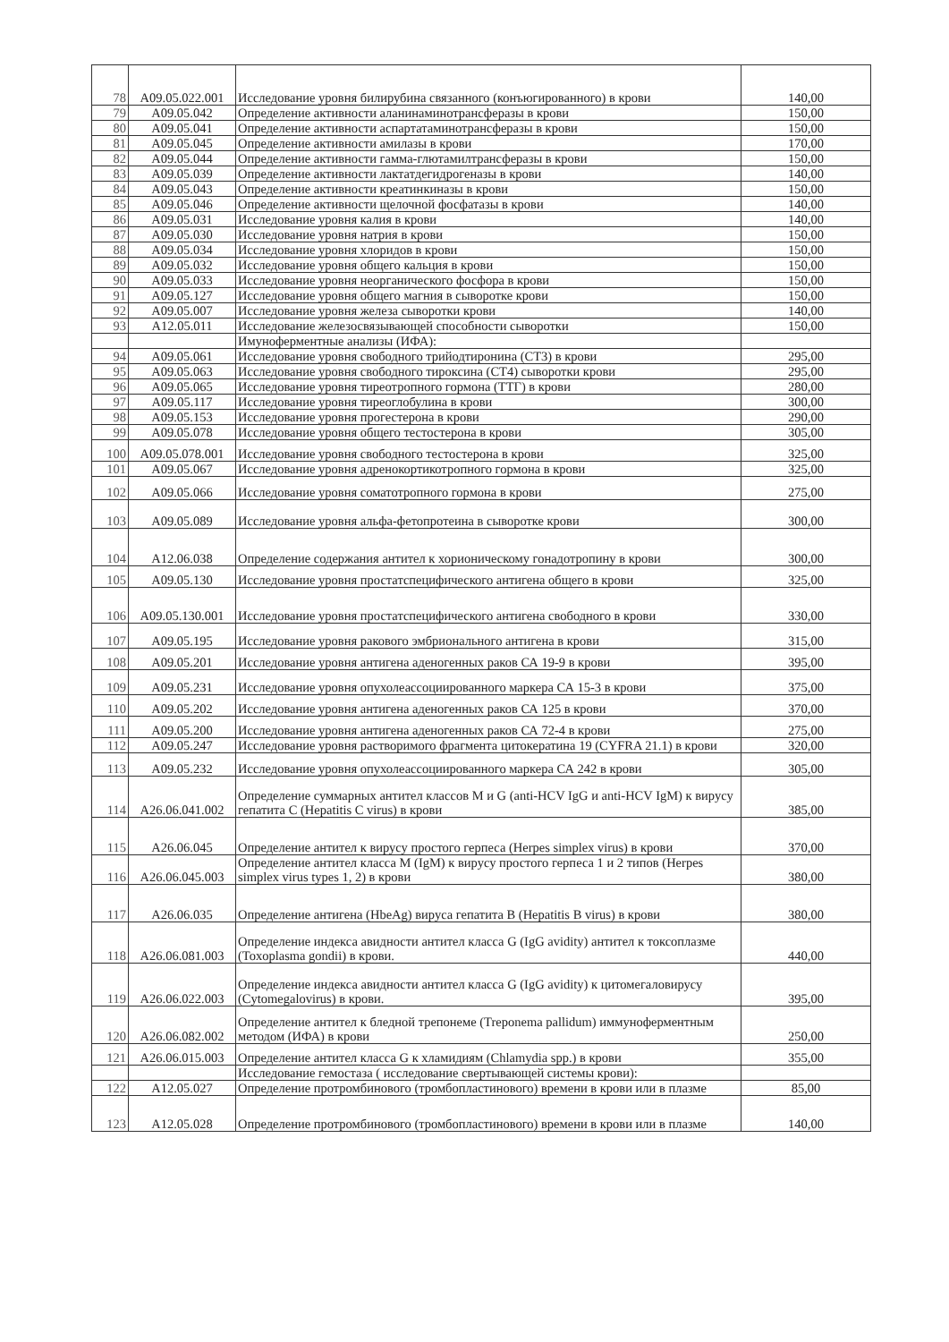| 78 | A09.05.022.001 | Исследование уровня билирубина связанного (конъюгированного) в крови | 140,00 |
| 79 | A09.05.042 | Определение активности аланинаминотрансферазы в крови | 150,00 |
| 80 | A09.05.041 | Определение активности аспартатаминотрансферазы в крови | 150,00 |
| 81 | A09.05.045 | Определение активности амилазы в крови | 170,00 |
| 82 | A09.05.044 | Определение активности гамма-глютамилтрансферазы в крови | 150,00 |
| 83 | A09.05.039 | Определение активности лактатдегидрогеназы в крови | 140,00 |
| 84 | A09.05.043 | Определение активности креатинкиназы в крови | 150,00 |
| 85 | A09.05.046 | Определение активности щелочной фосфатазы в крови | 140,00 |
| 86 | A09.05.031 | Исследование уровня калия в крови | 140,00 |
| 87 | A09.05.030 | Исследование уровня натрия в крови | 150,00 |
| 88 | A09.05.034 | Исследование уровня хлоридов в крови | 150,00 |
| 89 | A09.05.032 | Исследование уровня общего кальция в крови | 150,00 |
| 90 | A09.05.033 | Исследование уровня неорганического фосфора в крови | 150,00 |
| 91 | A09.05.127 | Исследование уровня общего магния в сыворотке крови | 150,00 |
| 92 | A09.05.007 | Исследование уровня железа сыворотки крови | 140,00 |
| 93 | A12.05.011 | Исследование железосвязывающей способности сыворотки | 150,00 |
| | | Имуноферментные анализы (ИФА): | |
| 94 | A09.05.061 | Исследование уровня свободного трийодтиронина (СТ3) в крови | 295,00 |
| 95 | A09.05.063 | Исследование уровня свободного тироксина (СТ4) сыворотки крови | 295,00 |
| 96 | A09.05.065 | Исследование уровня тиреотропного гормона (ТТГ) в крови | 280,00 |
| 97 | A09.05.117 | Исследование уровня тиреоглобулина в крови | 300,00 |
| 98 | A09.05.153 | Исследование уровня прогестерона в крови | 290,00 |
| 99 | A09.05.078 | Исследование уровня общего тестостерона в крови | 305,00 |
| 100 | A09.05.078.001 | Исследование уровня свободного тестостерона в крови | 325,00 |
| 101 | A09.05.067 | Исследование уровня адренокортикотропного гормона в крови | 325,00 |
| 102 | A09.05.066 | Исследование уровня соматотропного гормона в крови | 275,00 |
| 103 | A09.05.089 | Исследование уровня альфа-фетопротеина в сыворотке крови | 300,00 |
| 104 | A12.06.038 | Определение содержания антител к хорионическому гонадотропину в крови | 300,00 |
| 105 | A09.05.130 | Исследование уровня простатспецифического антигена общего в крови | 325,00 |
| 106 | A09.05.130.001 | Исследование уровня простатспецифического антигена свободного в крови | 330,00 |
| 107 | A09.05.195 | Исследование уровня ракового эмбрионального антигена в крови | 315,00 |
| 108 | A09.05.201 | Исследование уровня антигена аденогенных раков СА 19-9 в крови | 395,00 |
| 109 | A09.05.231 | Исследование уровня опухолеассоциированного маркера СА 15-3 в крови | 375,00 |
| 110 | A09.05.202 | Исследование уровня антигена аденогенных раков СА 125 в крови | 370,00 |
| 111 | A09.05.200 | Исследование уровня антигена аденогенных раков СА 72-4 в крови | 275,00 |
| 112 | A09.05.247 | Исследование уровня растворимого фрагмента цитокератина 19 (CYFRA 21.1) в крови | 320,00 |
| 113 | A09.05.232 | Исследование уровня опухолеассоциированного маркера СА 242 в крови | 305,00 |
| 114 | A26.06.041.002 | Определение суммарных антител классов M и G (anti-HCV IgG и anti-HCV IgM) к вирусу гепатита С (Hepatitis C virus) в крови | 385,00 |
| 115 | A26.06.045 | Определение антител к вирусу простого герпеса (Herpes simplex virus) в крови | 370,00 |
| 116 | A26.06.045.003 | Определение антител класса M (IgM) к вирусу простого герпеса 1 и 2 типов (Herpes simplex virus types 1, 2) в крови | 380,00 |
| 117 | A26.06.035 | Определение антигена (HbeAg) вируса гепатита В (Hepatitis B virus) в крови | 380,00 |
| 118 | A26.06.081.003 | Определение индекса авидности антител класса G (IgG avidity) антител к токсоплазме (Toxoplasma gondii) в крови. | 440,00 |
| 119 | A26.06.022.003 | Определение индекса авидности антител класса G (IgG avidity) к цитомегаловирусу (Cytomegalovirus) в крови. | 395,00 |
| 120 | A26.06.082.002 | Определение антител к бледной трепонеме (Treponema pallidum) иммуноферментным методом (ИФА) в крови | 250,00 |
| 121 | A26.06.015.003 | Определение антител класса G к хламидиям (Chlamydia spp.) в крови | 355,00 |
| | | Исследование гемостаза ( исследование свертывающей системы крови): | |
| 122 | A12.05.027 | Определение протромбинового (тромбопластинового) времени в крови или в плазме | 85,00 |
| 123 | A12.05.028 | Определение протромбинового (тромбопластинового) времени в крови или в плазме | 140,00 |